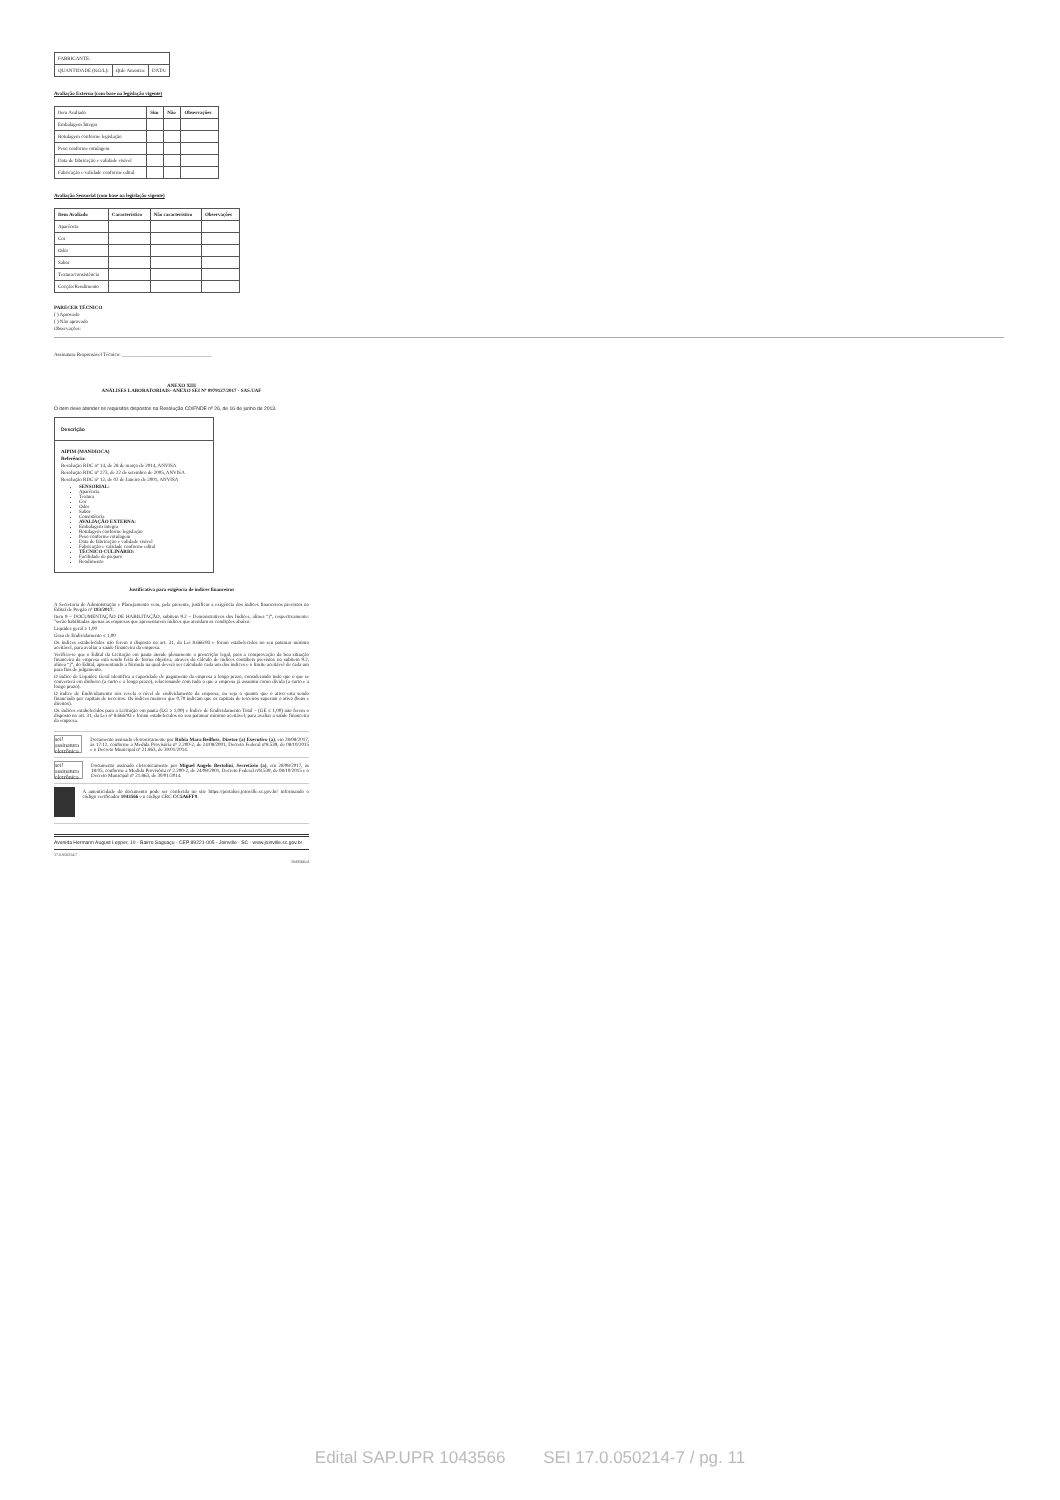| FABRICANTE: | | |
| QUANTIDADE (KG/L): | Qtde Amostra: | DATA: |
Avaliação Externa (com base na legislação vigente)
| Item Avaliado | Sim | Não | Observações |
| Embalagem Íntegra | | | |
| Rotulagem conforme legislação | | | |
| Peso conforme rotulagem | | | |
| Data de fabricação e validade visível | | | |
| Fabricação e validade conforme edital | | | |
Avaliação Sensorial (com base na legislação vigente)
| Item Avaliado | Característico | Não característico | Observações |
| --- | --- | --- | --- |
| Aparência | | | |
| Cor | | | |
| Odor | | | |
| Sabor | | | |
| Textura/consistência | | | |
| Cocção/Rendimento | | | |
PARECER TÉCNICO
( ) Aprovado
( ) Não aprovado
Observações:
Assinatura Responsável Técnico: ____________________________________
ANEXO XIII
ANÁLISES LABORATORIAIS- ANEXO SEI Nº 0979127/2017 - SAS.UAF
O item deve atender os requisitos dispostos na Resolução CD/FNDE nº 26, de 16 de junho de 2013.
| Descrição |
| --- |
| AIPIM (MANDIOCA) Referência: Resolução RDC nº 14, de 28 de março de 2014, ANVISA Resolução RDC nº 273, de 22 de setembro de 2005, ANVISA Resolução RDC nº 12, de 02 de Janeiro de 2001, ANVISA SENSORIAL: Aparência Textura Cor Odor Sabor Consistência AVALIAÇÃO EXTERNA: Embalagem íntegra Rotulagem conforme legislação Peso conforme rotulagem Data de fabricação e validade visível Fabricação e validade conforme edital TÉCNICO CULINÁRIO: Facilidade de preparo Rendimento |
Justificativa para exigência de índices financeiros
A Secretaria de Administração e Planejamento vem, pela presente, justificar a exigência dos índices financeiros previstos no Edital de Pregão nº 183/2017.
Item 9 – DOCUMENTAÇÃO DE HABILITAÇÃO, subitem 9.2 – Demonstrativos dos Índices, alínea “j”, respectivamente: "serão habilitadas apenas as empresas que apresentarem índices que atendam as condições abaixo:
Liquidez geral ≥ 1,00
Grau de Endividamento ≤ 1,00
Os índices estabelecidos não ferem o disposto no art. 31, da Lei 8.666/93 e foram estabelecidos no seu patamar mínimo aceitável, para avaliar a saúde financeira da empresa.
Verifica-se que o Edital da Licitação em pauta atende plenamente a prescrição legal, pois a comprovação da boa situação financeira da empresa está sendo feita de forma objetiva, através do cálculo de índices contábeis previstos no subitem 9.2, alínea “j”, do Edital, apresentando a fórmula na qual deverá ser calculado cada um dos índices e o limite aceitável de cada um para fins de julgamento.
O índice de Liquidez Geral identifica a capacidade de pagamento da empresa a longo prazo, considerando tudo que o que se converterá em dinheiro (a curto e a longo prazo), relacionando com tudo o que a empresa já assumiu como dívida (a curto e a longo prazo).
O índice de Endividamento nos revela o nível de endividamento da empresa, ou seja o quanto que o ativo esta sendo financiado por capitais de terceiros. Os índices maiores que 0,70 indicam que os capitais de terceiros superam o ativo (bens e direitos).
Os índices estabelecidos para a Licitação em pauta (LG ≥ 1,00) e Índice de Endividamento Total – (GE ≤ 1,00) não ferem o disposto no art. 31, da Lei nº 8.666/93 e foram estabelecidos no seu patamar mínimo aceitável, para avaliar a saúde financeira da empresa.
sei! assinatura eletrônica
Documento assinado eletronicamente por Rubia Mara Beilfuss, Diretor (a) Executivo (a), em 28/08/2017, às 17:12, conforme a Medida Provisória nº 2.200-2, de 24/08/2001, Decreto Federal nº8.539, de 08/10/2015 e o Decreto Municipal nº 21.863, de 30/01/2014.
sei! assinatura eletrônica
Documento assinado eletronicamente por Miguel Angelo Bertolini, Secretário (a), em 28/08/2017, às 18:05, conforme a Medida Provisória nº 2.200-2, de 24/08/2001, Decreto Federal nº8.539, de 08/10/2015 e o Decreto Municipal nº 21.863, de 30/01/2014.
A autenticidade do documento pode ser conferida no site https://portalsei.joinville.sc.gov.br/ informando o código verificador 1043566 e o código CRC CC5A6FF9.
Avenida Hermann August Lepper, 10 - Bairro Saguaçu - CEP 89221-005 - Joinville - SC - www.joinville.sc.gov.br
17.0.050214-7
1043566v4
Edital SAP.UPR 1043566 SEI 17.0.050214-7 / pg. 11